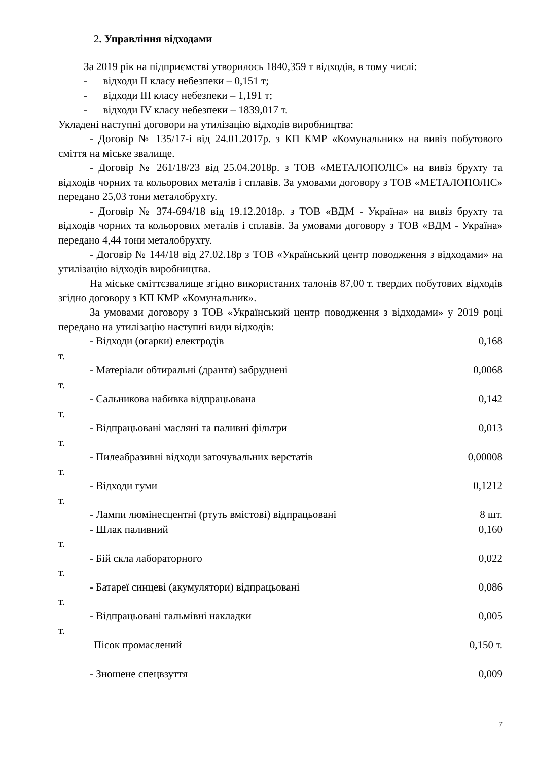2. Управління відходами
За 2019 рік на підприємстві утворилось 1840,359 т відходів, в тому числі:
- відходи II класу небезпеки – 0,151 т;
- відходи III класу небезпеки – 1,191 т;
- відходи IV класу небезпеки – 1839,017 т.
Укладені наступні договори на утилізацію відходів виробництва:
- Договір № 135/17-і від 24.01.2017р. з КП КМР «Комунальник» на вивіз побутового сміття на міське звалище.
- Договір № 261/18/23 від 25.04.2018р. з ТОВ «МЕТАЛОПОЛІС» на вивіз брухту та відходів чорних та кольорових металів і сплавів. За умовами договору з ТОВ «МЕТАЛОПОЛІС» передано 25,03 тони металобрухту.
- Договір № 374-694/18 від 19.12.2018р. з ТОВ «ВДМ - Україна» на вивіз брухту та відходів чорних та кольорових металів і сплавів. За умовами договору з ТОВ «ВДМ - Україна» передано 4,44 тони металобрухту.
- Договір № 144/18 від 27.02.18р з ТОВ «Український центр поводження з відходами» на утилізацію відходів виробництва.
На міське сміттєзвалище згідно використаних талонів 87,00 т. твердих побутових відходів згідно договору з КП КМР «Комунальник».
За умовами договору з ТОВ «Український центр поводження з відходами» у 2019 році передано на утилізацію наступні види відходів:
- Відходи (огарки) електродів 0,168
т.
- Матеріали обтиральні (дрантя) забруднені 0,0068
т.
- Сальникова набивка відпрацьована 0,142
т.
- Відпрацьовані масляні та паливні фільтри 0,013
т.
- Пилеабразивні відходи заточувальних верстатів 0,00008
т.
- Відходи гуми 0,1212
т.
- Лампи люмінесцентні (ртуть вмістові) відпрацьовані 8 шт.
- Шлак паливний 0,160
т.
- Бій скла лабораторного 0,022
т.
- Батареї синцеві (акумулятори) відпрацьовані 0,086
т.
- Відпрацьовані гальмівні накладки 0,005
т.
Пісок промаслений 0,150 т.
- Зношене спецвзуття 0,009
7